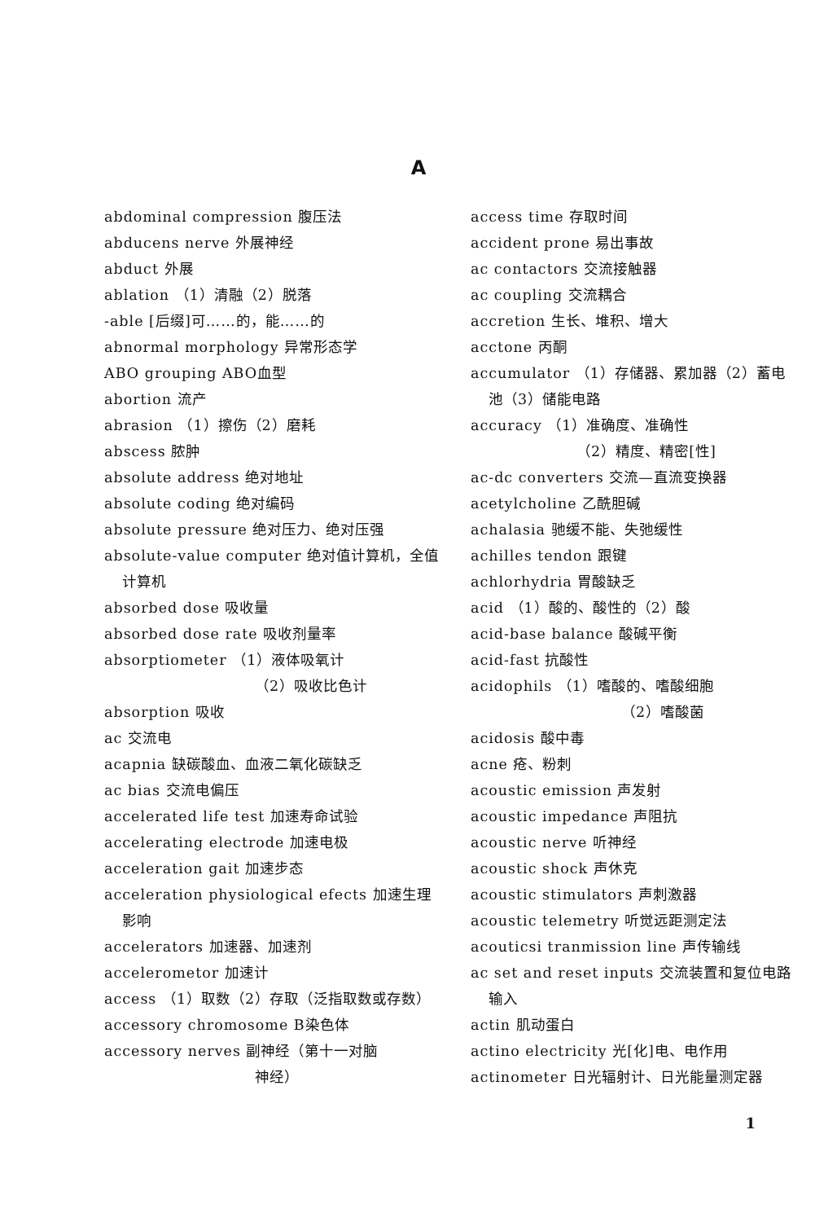A
abdominal compression 腹压法
abducens nerve 外展神经
abduct 外展
ablation （1）清融（2）脱落
-able [后缀]可……的，能……的
abnormal morphology 异常形态学
ABO grouping ABO血型
abortion 流产
abrasion （1）擦伤（2）磨耗
abscess 脓肿
absolute address 绝对地址
absolute coding 绝对编码
absolute pressure 绝对压力、绝对压强
absolute-value computer 绝对值计算机，全值计算机
absorbed dose 吸收量
absorbed dose rate 吸收剂量率
absorptiometer （1）液体吸氧计
（2）吸收比色计
absorption 吸收
ac 交流电
acapnia 缺碳酸血、血液二氧化碳缺乏
ac bias 交流电偏压
accelerated life test 加速寿命试验
accelerating electrode 加速电极
acceleration gait 加速步态
acceleration physiological efects 加速生理影响
accelerators 加速器、加速剂
accelerometor 加速计
access （1）取数（2）存取（泛指取数或存数）
accessory chromosome B染色体
accessory nerves 副神经（第十一对脑
神经）
access time 存取时间
accident prone 易出事故
ac contactors 交流接触器
ac coupling 交流耦合
accretion 生长、堆积、增大
acctone 丙酮
accumulator （1）存储器、累加器（2）蓄电池（3）储能电路
accuracy （1）准确度、准确性
（2）精度、精密[性]
ac-dc converters 交流—直流变换器
acetylcholine 乙酰胆碱
achalasia 驰缓不能、失弛缓性
achilles tendon 跟键
achlorhydria 胃酸缺乏
acid （1）酸的、酸性的（2）酸
acid-base balance 酸碱平衡
acid-fast 抗酸性
acidophils （1）嗜酸的、嗜酸细胞
（2）嗜酸菌
acidosis 酸中毒
acne 疮、粉刺
acoustic emission 声发射
acoustic impedance 声阻抗
acoustic nerve 听神经
acoustic shock 声休克
acoustic stimulators 声刺激器
acoustic telemetry 听觉远距测定法
acouticsi tranmission line 声传输线
ac set and reset inputs 交流装置和复位电路输入
actin 肌动蛋白
actino electricity 光[化]电、电作用
actinometer 日光辐射计、日光能量测定器
1